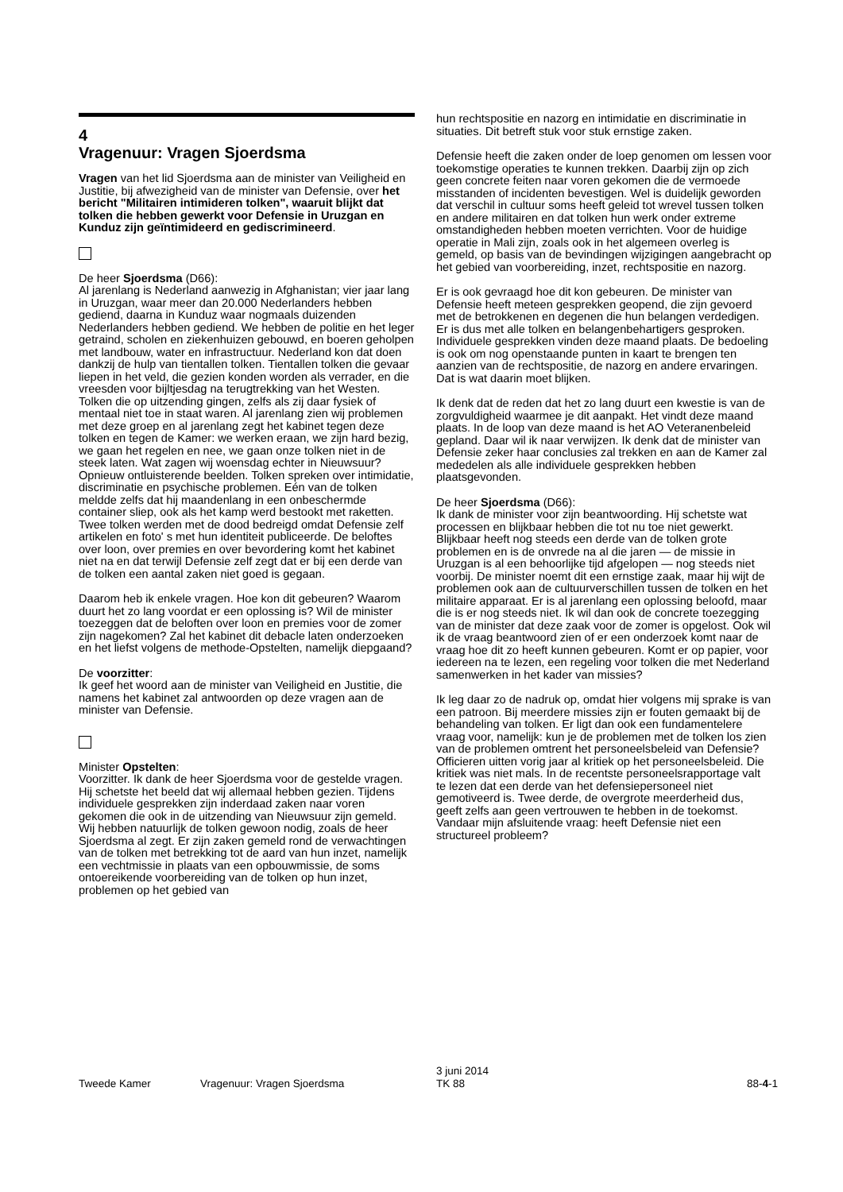4
Vragenuur: Vragen Sjoerdsma
Vragen van het lid Sjoerdsma aan de minister van Veiligheid en Justitie, bij afwezigheid van de minister van Defensie, over het bericht "Militairen intimideren tolken", waaruit blijkt dat tolken die hebben gewerkt voor Defensie in Uruzgan en Kunduz zijn geïntimideerd en gediscrimineerd.
De heer Sjoerdsma (D66):
Al jarenlang is Nederland aanwezig in Afghanistan; vier jaar lang in Uruzgan, waar meer dan 20.000 Nederlanders hebben gediend, daarna in Kunduz waar nogmaals duizenden Nederlanders hebben gediend. We hebben de politie en het leger getraind, scholen en ziekenhuizen gebouwd, en boeren geholpen met landbouw, water en infrastructuur. Nederland kon dat doen dankzij de hulp van tientallen tolken. Tientallen tolken die gevaar liepen in het veld, die gezien konden worden als verrader, en die vreesden voor bijltjesdag na terugtrekking van het Westen. Tolken die op uitzending gingen, zelfs als zij daar fysiek of mentaal niet toe in staat waren. Al jarenlang zien wij problemen met deze groep en al jarenlang zegt het kabinet tegen deze tolken en tegen de Kamer: we werken eraan, we zijn hard bezig, we gaan het regelen en nee, we gaan onze tolken niet in de steek laten. Wat zagen wij woensdag echter in Nieuwsuur? Opnieuw ontluisterende beelden. Tolken spreken over intimidatie, discriminatie en psychische problemen. Eén van de tolken meldde zelfs dat hij maandenlang in een onbeschermde container sliep, ook als het kamp werd bestookt met raketten. Twee tolken werden met de dood bedreigd omdat Defensie zelf artikelen en foto' s met hun identiteit publiceerde. De beloftes over loon, over premies en over bevordering komt het kabinet niet na en dat terwijl Defensie zelf zegt dat er bij een derde van de tolken een aantal zaken niet goed is gegaan.
Daarom heb ik enkele vragen. Hoe kon dit gebeuren? Waarom duurt het zo lang voordat er een oplossing is? Wil de minister toezeggen dat de beloften over loon en premies voor de zomer zijn nagekomen? Zal het kabinet dit debacle laten onderzoeken en het liefst volgens de methode-Opstelten, namelijk diepgaand?
De voorzitter:
Ik geef het woord aan de minister van Veiligheid en Justitie, die namens het kabinet zal antwoorden op deze vragen aan de minister van Defensie.
Minister Opstelten:
Voorzitter. Ik dank de heer Sjoerdsma voor de gestelde vragen. Hij schetste het beeld dat wij allemaal hebben gezien. Tijdens individuele gesprekken zijn inderdaad zaken naar voren gekomen die ook in de uitzending van Nieuwsuur zijn gemeld. Wij hebben natuurlijk de tolken gewoon nodig, zoals de heer Sjoerdsma al zegt. Er zijn zaken gemeld rond de verwachtingen van de tolken met betrekking tot de aard van hun inzet, namelijk een vechtmissie in plaats van een opbouwmissie, de soms ontoereikende voorbereiding van de tolken op hun inzet, problemen op het gebied van
hun rechtspositie en nazorg en intimidatie en discriminatie in situaties. Dit betreft stuk voor stuk ernstige zaken.
Defensie heeft die zaken onder de loep genomen om lessen voor toekomstige operaties te kunnen trekken. Daarbij zijn op zich geen concrete feiten naar voren gekomen die de vermoede misstanden of incidenten bevestigen. Wel is duidelijk geworden dat verschil in cultuur soms heeft geleid tot wrevel tussen tolken en andere militairen en dat tolken hun werk onder extreme omstandigheden hebben moeten verrichten. Voor de huidige operatie in Mali zijn, zoals ook in het algemeen overleg is gemeld, op basis van de bevindingen wijzigingen aangebracht op het gebied van voorbereiding, inzet, rechtspositie en nazorg.
Er is ook gevraagd hoe dit kon gebeuren. De minister van Defensie heeft meteen gesprekken geopend, die zijn gevoerd met de betrokkenen en degenen die hun belangen verdedigen. Er is dus met alle tolken en belangenbehartigers gesproken. Individuele gesprekken vinden deze maand plaats. De bedoeling is ook om nog openstaande punten in kaart te brengen ten aanzien van de rechtspositie, de nazorg en andere ervaringen. Dat is wat daarin moet blijken.
Ik denk dat de reden dat het zo lang duurt een kwestie is van de zorgvuldigheid waarmee je dit aanpakt. Het vindt deze maand plaats. In de loop van deze maand is het AO Veteranenbeleid gepland. Daar wil ik naar verwijzen. Ik denk dat de minister van Defensie zeker haar conclusies zal trekken en aan de Kamer zal mededelen als alle individuele gesprekken hebben plaatsgevonden.
De heer Sjoerdsma (D66):
Ik dank de minister voor zijn beantwoording. Hij schetste wat processen en blijkbaar hebben die tot nu toe niet gewerkt. Blijkbaar heeft nog steeds een derde van de tolken grote problemen en is de onvrede na al die jaren — de missie in Uruzgan is al een behoorlijke tijd afgelopen — nog steeds niet voorbij. De minister noemt dit een ernstige zaak, maar hij wijt de problemen ook aan de cultuurverschillen tussen de tolken en het militaire apparaat. Er is al jarenlang een oplossing beloofd, maar die is er nog steeds niet. Ik wil dan ook de concrete toezegging van de minister dat deze zaak voor de zomer is opgelost. Ook wil ik de vraag beantwoord zien of er een onderzoek komt naar de vraag hoe dit zo heeft kunnen gebeuren. Komt er op papier, voor iedereen na te lezen, een regeling voor tolken die met Nederland samenwerken in het kader van missies?
Ik leg daar zo de nadruk op, omdat hier volgens mij sprake is van een patroon. Bij meerdere missies zijn er fouten gemaakt bij de behandeling van tolken. Er ligt dan ook een fundamentelere vraag voor, namelijk: kun je de problemen met de tolken los zien van de problemen omtrent het personeelsbeleid van Defensie? Officieren uitten vorig jaar al kritiek op het personeelsbeleid. Die kritiek was niet mals. In de recentste personeelsrapportage valt te lezen dat een derde van het defensiepersoneel niet gemotiveerd is. Twee derde, de overgrote meerderheid dus, geeft zelfs aan geen vertrouwen te hebben in de toekomst. Vandaar mijn afsluitende vraag: heeft Defensie niet een structureel probleem?
Tweede Kamer Vragenuur: Vragen Sjoerdsma
3 juni 2014
TK 88
88-4-1